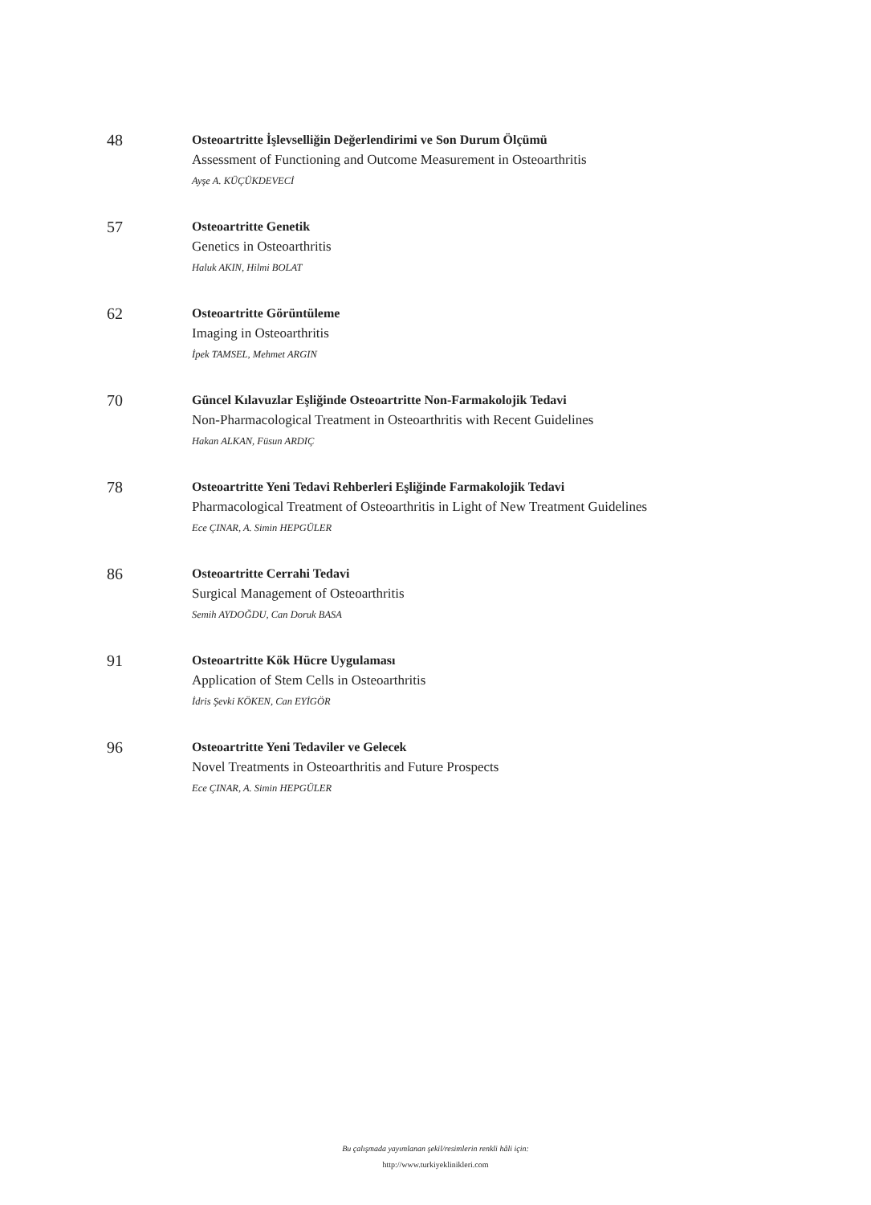48
Osteoartritte İşlevselliğin Değerlendirimi ve Son Durum Ölçümü
Assessment of Functioning and Outcome Measurement in Osteoarthritis
Ayşe A. KÜÇÜKDEVECİ
57
Osteoartritte Genetik
Genetics in Osteoarthritis
Haluk AKIN, Hilmi BOLAT
62
Osteoartritte Görüntüleme
Imaging in Osteoarthritis
İpek TAMSEL, Mehmet ARGIN
70
Güncel Kılavuzlar Eşliğinde Osteoartritte Non-Farmakolojik Tedavi
Non-Pharmacological Treatment in Osteoarthritis with Recent Guidelines
Hakan ALKAN, Füsun ARDIÇ
78
Osteoartritte Yeni Tedavi Rehberleri Eşliğinde Farmakolojik Tedavi
Pharmacological Treatment of Osteoarthritis in Light of New Treatment Guidelines
Ece ÇINAR, A. Simin HEPGÜLER
86
Osteoartritte Cerrahi Tedavi
Surgical Management of Osteoarthritis
Semih AYDOĞDU, Can Doruk BASA
91
Osteoartritte Kök Hücre Uygulaması
Application of Stem Cells in Osteoarthritis
İdris Şevki KÖKEN, Can EYİGÖR
96
Osteoartritte Yeni Tedaviler ve Gelecek
Novel Treatments in Osteoarthritis and Future Prospects
Ece ÇINAR, A. Simin HEPGÜLER
Bu çalışmada yayımlanan şekil/resimlerin renkli hâli için:
http://www.turkiyeklinikleri.com